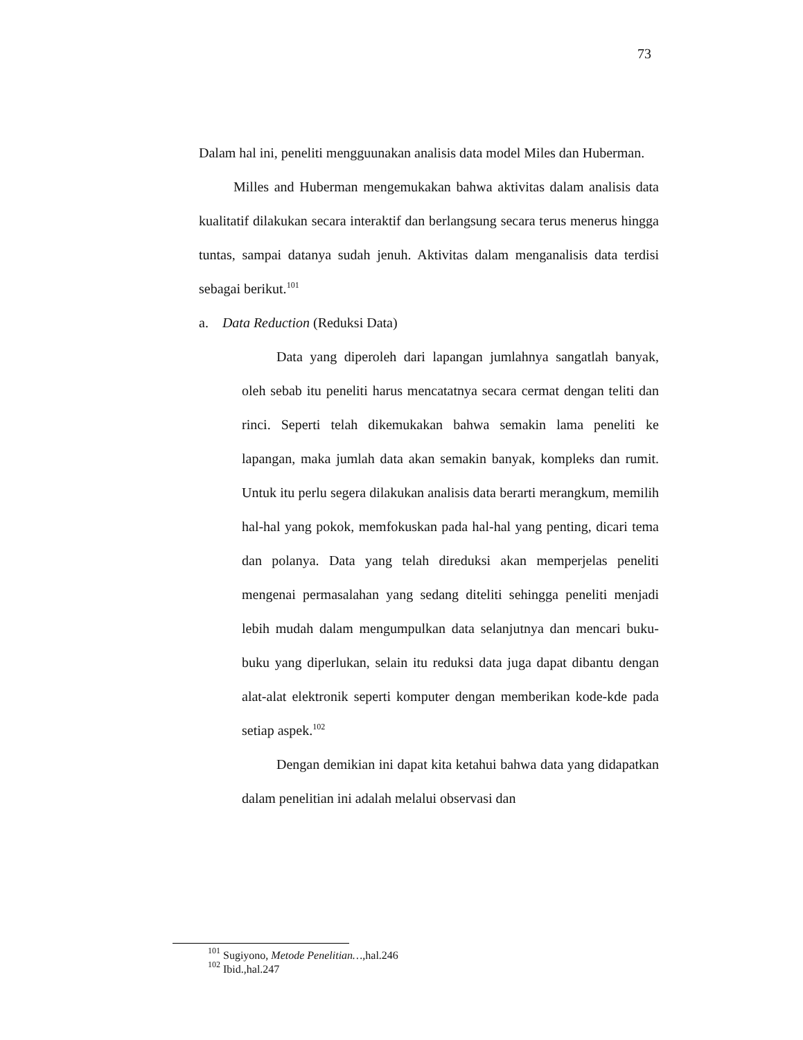73
Dalam hal ini, peneliti mengguunakan analisis data model Miles dan Huberman.
Milles and Huberman mengemukakan bahwa aktivitas dalam analisis data kualitatif dilakukan secara interaktif dan berlangsung secara terus menerus hingga tuntas, sampai datanya sudah jenuh. Aktivitas dalam menganalisis data terdisi sebagai berikut.<sup>101</sup>
a. Data Reduction (Reduksi Data)
Data yang diperoleh dari lapangan jumlahnya sangatlah banyak, oleh sebab itu peneliti harus mencatatnya secara cermat dengan teliti dan rinci. Seperti telah dikemukakan bahwa semakin lama peneliti ke lapangan, maka jumlah data akan semakin banyak, kompleks dan rumit. Untuk itu perlu segera dilakukan analisis data berarti merangkum, memilih hal-hal yang pokok, memfokuskan pada hal-hal yang penting, dicari tema dan polanya. Data yang telah direduksi akan memperjelas peneliti mengenai permasalahan yang sedang diteliti sehingga peneliti menjadi lebih mudah dalam mengumpulkan data selanjutnya dan mencari buku-buku yang diperlukan, selain itu reduksi data juga dapat dibantu dengan alat-alat elektronik seperti komputer dengan memberikan kode-kde pada setiap aspek.<sup>102</sup>
Dengan demikian ini dapat kita ketahui bahwa data yang didapatkan dalam penelitian ini adalah melalui observasi dan
<sup>101</sup> Sugiyono, Metode Penelitian…, hal.246
<sup>102</sup> Ibid.,hal.247